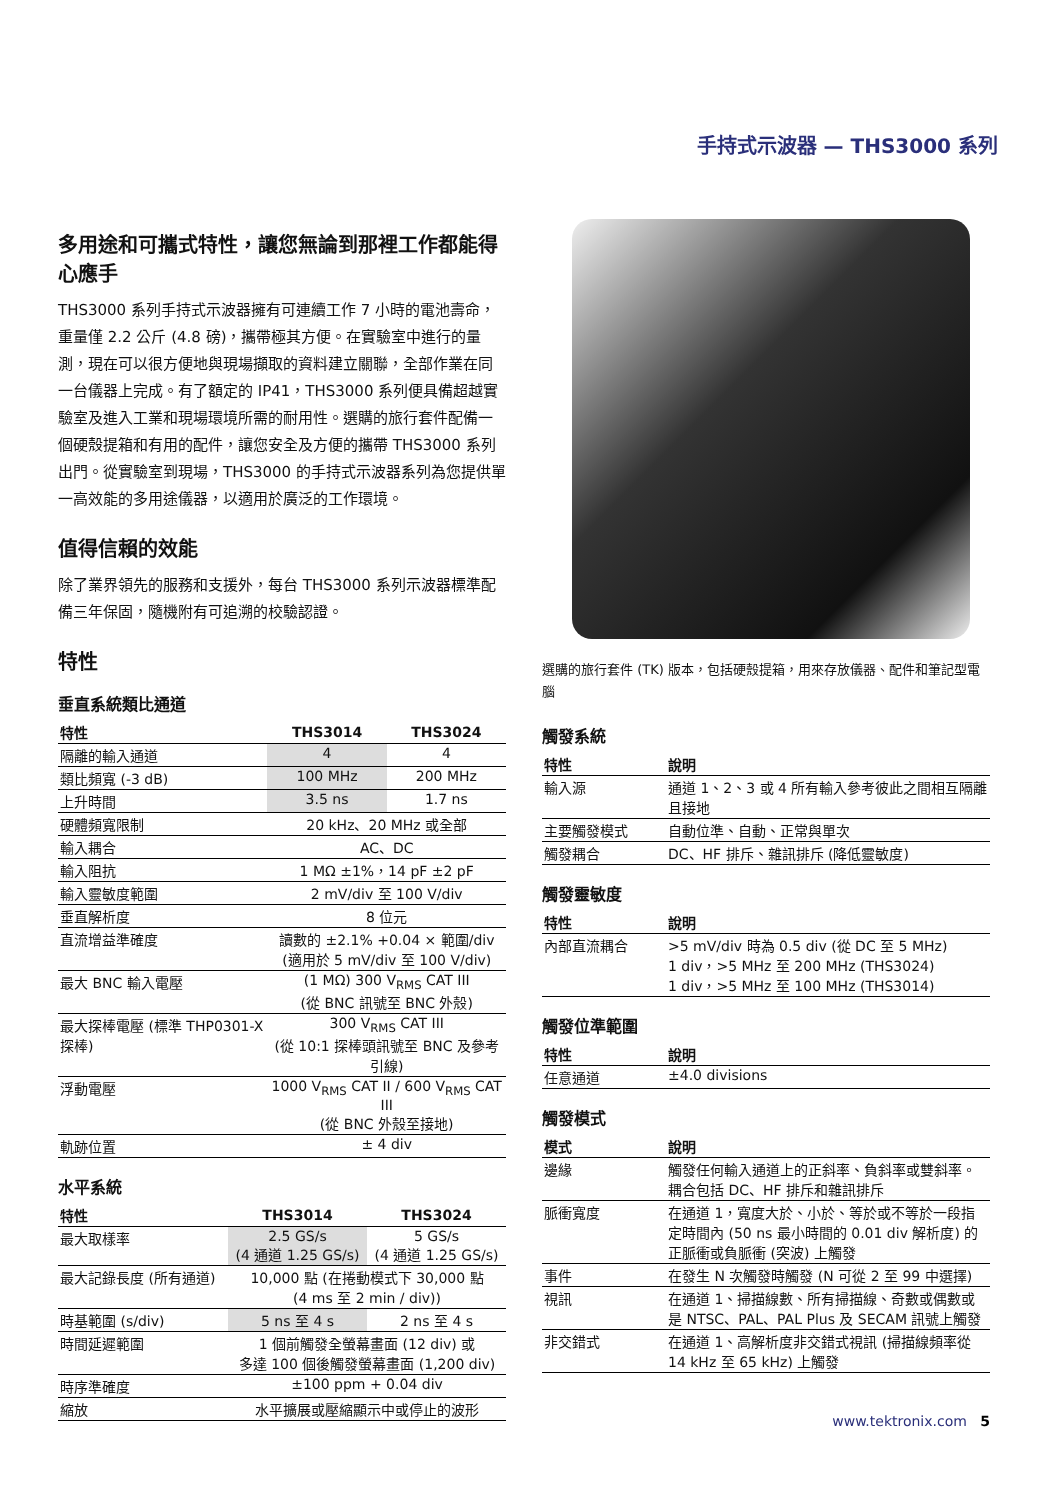手持式示波器 — THS3000 系列
多用途和可攜式特性，讓您無論到那裡工作都能得心應手
THS3000 系列手持式示波器擁有可連續工作 7 小時的電池壽命，重量僅 2.2 公斤 (4.8 磅)，攜帶極其方便。在實驗室中進行的量測，現在可以很方便地與現場擷取的資料建立關聯，全部作業在同一台儀器上完成。有了額定的 IP41，THS3000 系列便具備超越實驗室及進入工業和現場環境所需的耐用性。選購的旅行套件配備一個硬殼提箱和有用的配件，讓您安全及方便的攜帶 THS3000 系列出門。從實驗室到現場，THS3000 的手持式示波器系列為您提供單一高效能的多用途儀器，以適用於廣泛的工作環境。
值得信賴的效能
除了業界領先的服務和支援外，每台 THS3000 系列示波器標準配備三年保固，隨機附有可追溯的校驗認證。
特性
垂直系統類比通道
| 特性 | THS3014 | THS3024 |
| --- | --- | --- |
| 隔離的輸入通道 | 4 | 4 |
| 類比頻寬 (-3 dB) | 100 MHz | 200 MHz |
| 上升時間 | 3.5 ns | 1.7 ns |
| 硬體頻寬限制 | 20 kHz、20 MHz 或全部 | |
| 輸入耦合 | AC、DC | |
| 輸入阻抗 | 1 MΩ ±1%，14 pF ±2 pF | |
| 輸入靈敏度範圍 | 2 mV/div 至 100 V/div | |
| 垂直解析度 | 8 位元 | |
| 直流增益準確度 | 讀數的 ±2.1% +0.04 × 範圍/div (適用於 5 mV/div 至 100 V/div) | |
| 最大 BNC 輸入電壓 | (1 MΩ) 300 V<sub>RMS</sub> CAT III (從 BNC 訊號至 BNC 外殼) | |
| 最大探棒電壓 (標準 THP0301-X 探棒) | 300 V<sub>RMS</sub> CAT III (從 10:1 探棒頭訊號至 BNC 及參考引線) | |
| 浮動電壓 | 1000 V<sub>RMS</sub> CAT II / 600 V<sub>RMS</sub> CAT III (從 BNC 外殼至接地) | |
| 軌跡位置 | ± 4 div | |
水平系統
| 特性 | THS3014 | THS3024 |
| --- | --- | --- |
| 最大取樣率 | 2.5 GS/s (4 通道 1.25 GS/s) | 5 GS/s (4 通道 1.25 GS/s) |
| 最大記錄長度 (所有通道) | 10,000 點 (在捲動模式下 30,000 點 (4 ms 至 2 min / div)) | |
| 時基範圍 (s/div) | 5 ns 至 4 s | 2 ns 至 4 s |
| 時間延遲範圍 | 1 個前觸發全螢幕畫面 (12 div) 或 多達 100 個後觸發螢幕畫面 (1,200 div) | |
| 時序準確度 | ±100 ppm + 0.04 div | |
| 縮放 | 水平擴展或壓縮顯示中或停止的波形 | |
選購的旅行套件 (TK) 版本，包括硬殼提箱，用來存放儀器、配件和筆記型電腦
觸發系統
| 特性 | 說明 |
| --- | --- |
| 輸入源 | 通道 1、2、3 或 4 所有輸入參考彼此之間相互隔離且接地 |
| 主要觸發模式 | 自動位準、自動、正常與單次 |
| 觸發耦合 | DC、HF 排斥、雜訊排斥 (降低靈敏度) |
觸發靈敏度
| 特性 | 說明 |
| --- | --- |
| 內部直流耦合 | >5 mV/div 時為 0.5 div (從 DC 至 5 MHz) 1 div，>5 MHz 至 200 MHz (THS3024) 1 div，>5 MHz 至 100 MHz (THS3014) |
觸發位準範圍
| 特性 | 說明 |
| --- | --- |
| 任意通道 | ±4.0 divisions |
觸發模式
| 模式 | 說明 |
| --- | --- |
| 邊緣 | 觸發任何輸入通道上的正斜率、負斜率或雙斜率。耦合包括 DC、HF 排斥和雜訊排斥 |
| 脈衝寬度 | 在通道 1，寬度大於、小於、等於或不等於一段指定時間內 (50 ns 最小時間的 0.01 div 解析度) 的正脈衝或負脈衝 (突波) 上觸發 |
| 事件 | 在發生 N 次觸發時觸發 (N 可從 2 至 99 中選擇) |
| 視訊 | 在通道 1、掃描線數、所有掃描線、奇數或偶數或是 NTSC、PAL、PAL Plus 及 SECAM 訊號上觸發 |
| 非交錯式 | 在通道 1、高解析度非交錯式視訊 (掃描線頻率從 14 kHz 至 65 kHz) 上觸發 |
www.tektronix.com 5